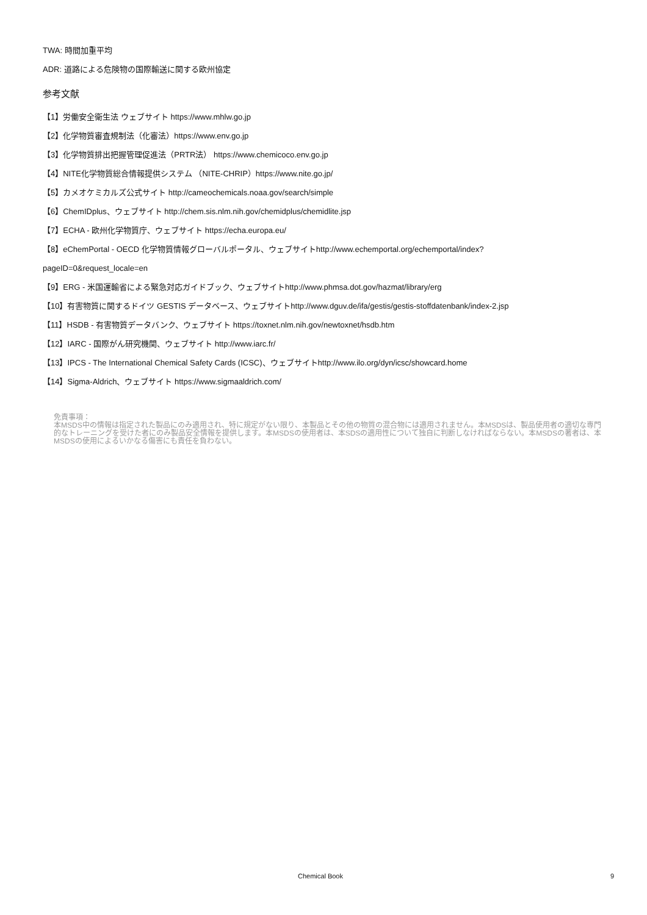TWA: 時間加重平均
ADR: 道路による危険物の国際輸送に関する欧州協定
参考文献
【1】労働安全衛生法 ウェブサイト https://www.mhlw.go.jp
【2】化学物質審査規制法（化審法）https://www.env.go.jp
【3】化学物質排出把握管理促進法（PRTR法） https://www.chemicoco.env.go.jp
【4】NITE化学物質総合情報提供システム （NITE-CHRIP）https://www.nite.go.jp/
【5】カメオケミカルズ公式サイト http://cameochemicals.noaa.gov/search/simple
【6】ChemIDplus、ウェブサイト http://chem.sis.nlm.nih.gov/chemidplus/chemidlite.jsp
【7】ECHA - 欧州化学物質庁、ウェブサイト https://echa.europa.eu/
【8】eChemPortal - OECD 化学物質情報グローバルポータル、ウェブサイトhttp://www.echemportal.org/echemportal/index?
pageID=0&request_locale=en
【9】ERG - 米国運輸省による緊急対応ガイドブック、ウェブサイトhttp://www.phmsa.dot.gov/hazmat/library/erg
【10】有害物質に関するドイツ GESTIS データベース、ウェブサイトhttp://www.dguv.de/ifa/gestis/gestis-stoffdatenbank/index-2.jsp
【11】HSDB - 有害物質データバンク、ウェブサイト https://toxnet.nlm.nih.gov/newtoxnet/hsdb.htm
【12】IARC - 国際がん研究機関、ウェブサイト http://www.iarc.fr/
【13】IPCS - The International Chemical Safety Cards (ICSC)、ウェブサイトhttp://www.ilo.org/dyn/icsc/showcard.home
【14】Sigma-Aldrich、ウェブサイト https://www.sigmaaldrich.com/
免責事項：
本MSDS中の情報は指定された製品にのみ適用され、特に規定がない限り、本製品とその他の物質の混合物には適用されません。本MSDSは、製品使用者の適切な専門的なトレーニングを受けた者にのみ製品安全情報を提供します。本MSDSの使用者は、本SDSの適用性について独自に判断しなければならない。本MSDSの著者は、本MSDSの使用によるいかなる傷害にも責任を負わない。
Chemical Book 9